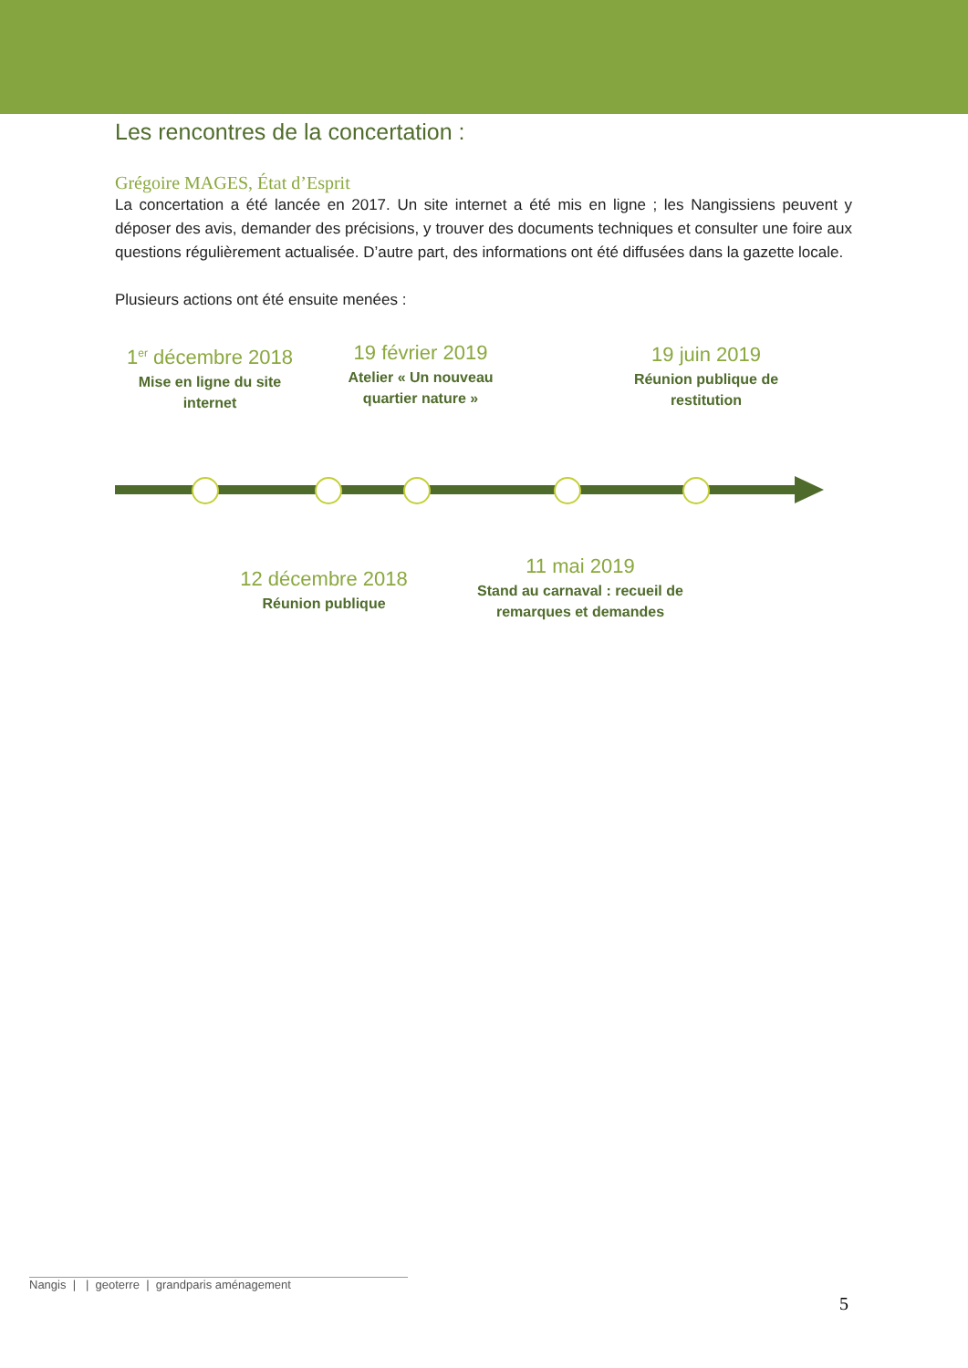Les rencontres de la concertation :
Grégoire MAGES, État d’Esprit
La concertation a été lancée en 2017. Un site internet a été mis en ligne ; les Nangissiens peuvent y déposer des avis, demander des précisions, y trouver des documents techniques et consulter une foire aux questions régulièrement actualisée. D’autre part, des informations ont été diffusées dans la gazette locale.
Plusieurs actions ont été ensuite menées :
1<sup>er</sup> décembre 2018
Mise en ligne du site internet
19 février 2019
Atelier « Un nouveau quartier nature »
19 juin 2019
Réunion publique de restitution
12 décembre 2018
Réunion publique
11 mai 2019
Stand au carnaval : recueil de remarques et demandes
Nangis | | geoterre | grandparis aménagement
5